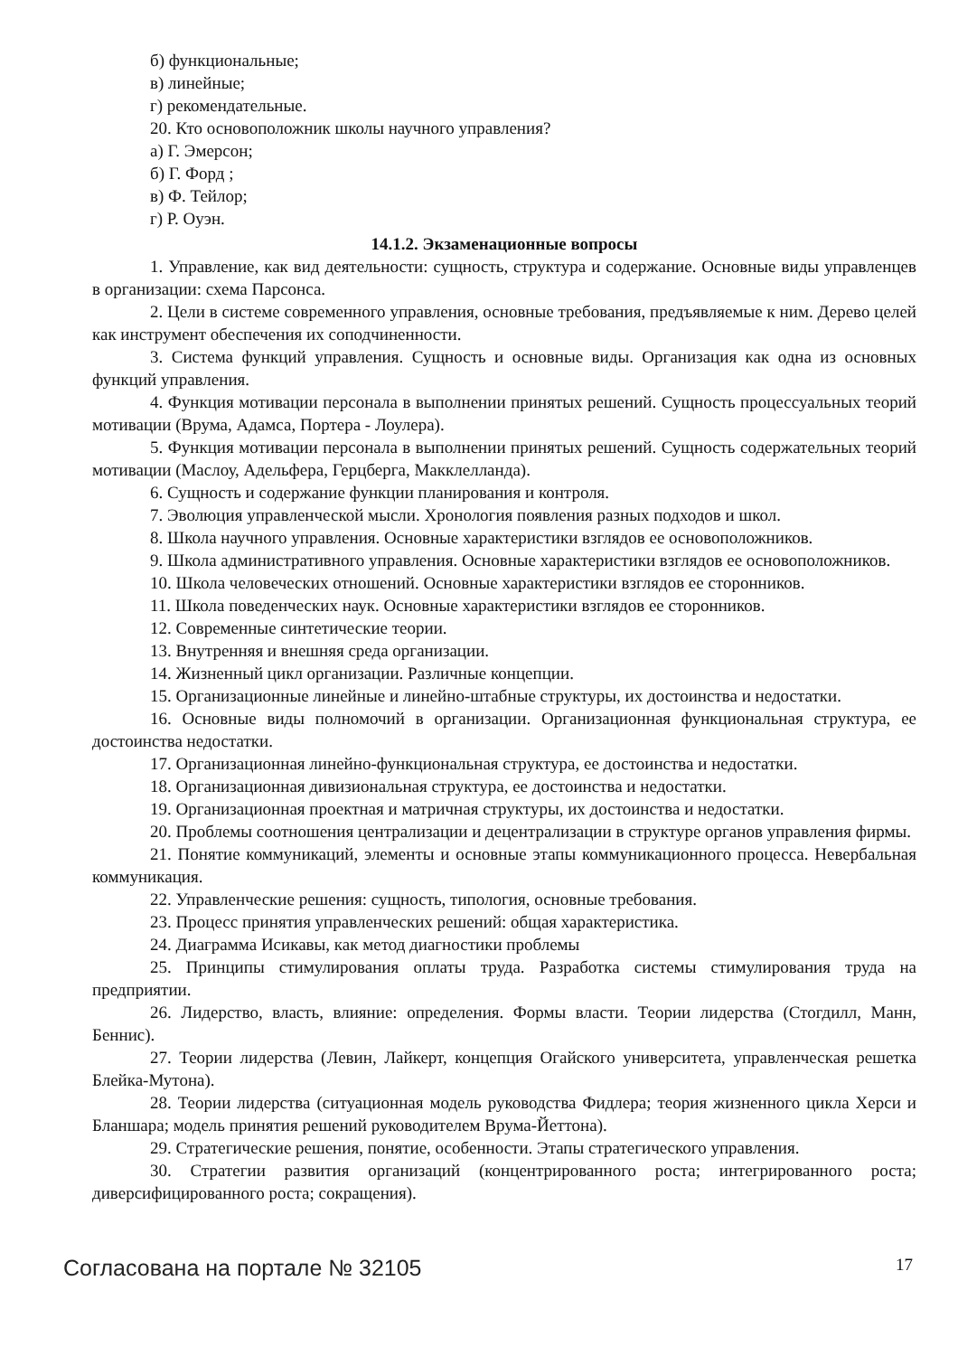б) функциональные;
в) линейные;
г) рекомендательные.
20. Кто основоположник школы научного управления?
а) Г. Эмерсон;
б) Г. Форд ;
в) Ф. Тейлор;
г) Р. Оуэн.
14.1.2. Экзаменационные вопросы
1. Управление, как вид деятельности: сущность, структура и содержание. Основные виды управленцев в организации: схема Парсонса.
2. Цели в системе современного управления, основные требования, предъявляемые к ним. Дерево целей как инструмент обеспечения их соподчиненности.
3. Система функций управления. Сущность и основные виды. Организация как одна из основных функций управления.
4. Функция мотивации персонала в выполнении принятых решений. Сущность процессуальных теорий мотивации (Врума, Адамса, Портера - Лоулера).
5. Функция мотивации персонала в выполнении принятых решений. Сущность содержательных теорий мотивации (Маслоу, Адельфера, Герцберга, Макклелланда).
6. Сущность и содержание функции планирования и контроля.
7. Эволюция управленческой мысли. Хронология появления разных подходов и школ.
8. Школа научного управления. Основные характеристики взглядов ее основоположников.
9. Школа административного управления. Основные характеристики взглядов ее основоположников.
10. Школа человеческих отношений. Основные характеристики взглядов ее сторонников.
11. Школа поведенческих наук. Основные характеристики взглядов ее сторонников.
12. Современные синтетические теории.
13. Внутренняя и внешняя среда организации.
14. Жизненный цикл организации. Различные концепции.
15. Организационные линейные и линейно-штабные структуры, их достоинства и недостатки.
16. Основные виды полномочий в организации. Организационная функциональная структура, ее достоинства недостатки.
17. Организационная линейно-функциональная структура, ее достоинства и недостатки.
18. Организационная дивизиональная структура, ее достоинства и недостатки.
19. Организационная проектная и матричная структуры, их достоинства и недостатки.
20. Проблемы соотношения централизации и децентрализации в структуре органов управления фирмы.
21. Понятие коммуникаций, элементы и основные этапы коммуникационного процесса. Невербальная коммуникация.
22. Управленческие решения: сущность, типология, основные требования.
23. Процесс принятия управленческих решений: общая характеристика.
24. Диаграмма Исикавы, как метод диагностики проблемы
25. Принципы стимулирования оплаты труда. Разработка системы стимулирования труда на предприятии.
26. Лидерство, власть, влияние: определения. Формы власти. Теории лидерства (Стогдилл, Манн, Беннис).
27. Теории лидерства (Левин, Лайкерт, концепция Огайского университета, управленческая решетка Блейка-Мутона).
28. Теории лидерства (ситуационная модель руководства Фидлера; теория жизненного цикла Херси и Бланшара; модель принятия решений руководителем Врума-Йеттона).
29. Стратегические решения, понятие, особенности. Этапы стратегического управления.
30. Стратегии развития организаций (концентрированного роста; интегрированного роста; диверсифицированного роста; сокращения).
Согласована на портале № 32105 17